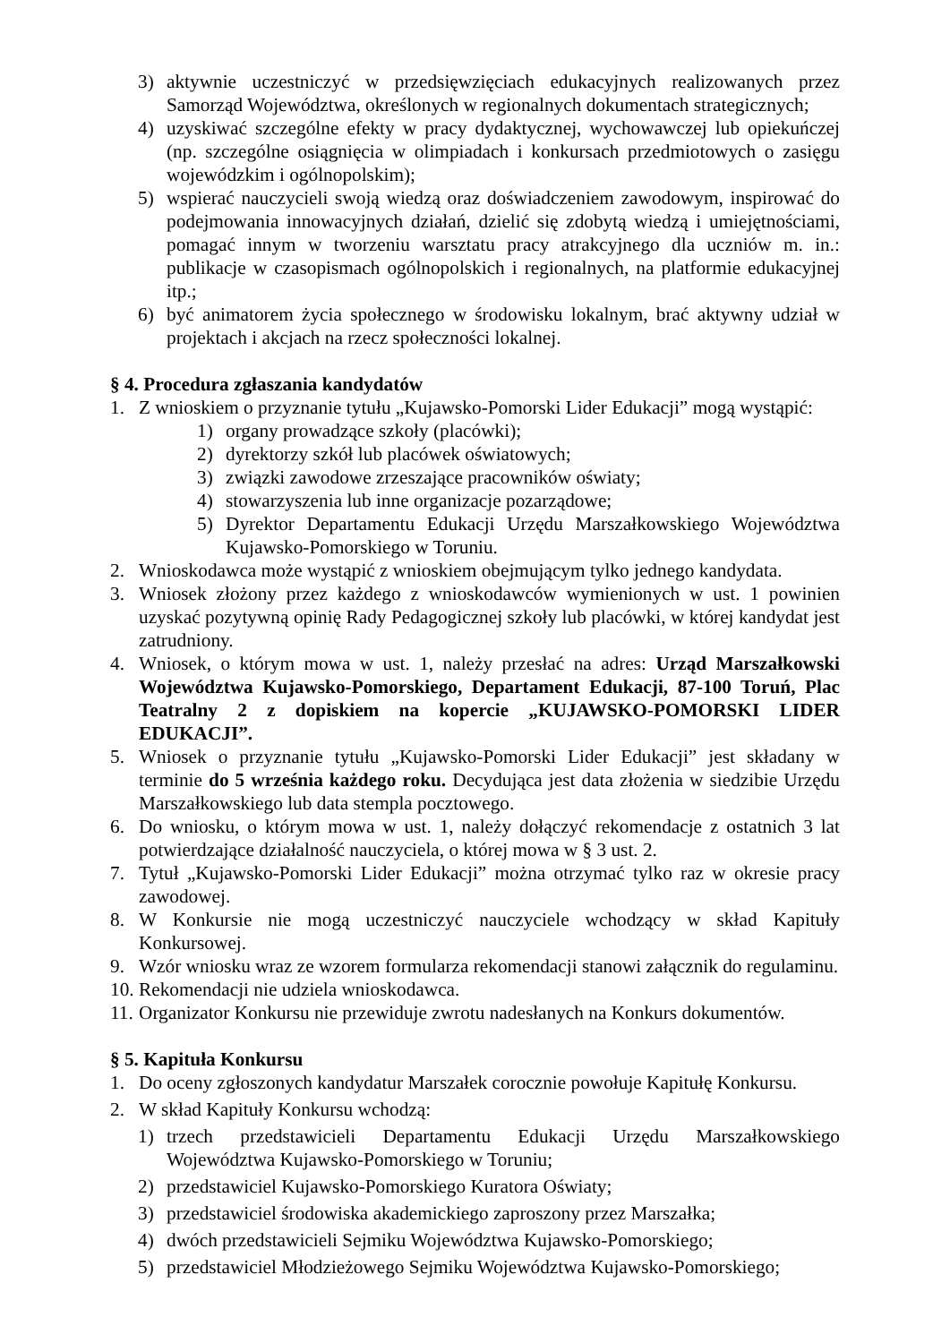3) aktywnie uczestniczyć w przedsięwzięciach edukacyjnych realizowanych przez Samorząd Województwa, określonych w regionalnych dokumentach strategicznych;
4) uzyskiwać szczególne efekty w pracy dydaktycznej, wychowawczej lub opiekuńczej (np. szczególne osiągnięcia w olimpiadach i konkursach przedmiotowych o zasięgu wojewódzkim i ogólnopolskim);
5) wspierać nauczycieli swoją wiedzą oraz doświadczeniem zawodowym, inspirować do podejmowania innowacyjnych działań, dzielić się zdobytą wiedzą i umiejętnościami, pomagać innym w tworzeniu warsztatu pracy atrakcyjnego dla uczniów m. in.: publikacje w czasopismach ogólnopolskich i regionalnych, na platformie edukacyjnej itp.;
6) być animatorem życia społecznego w środowisku lokalnym, brać aktywny udział w projektach i akcjach na rzecz społeczności lokalnej.
§ 4. Procedura zgłaszania kandydatów
1. Z wnioskiem o przyznanie tytułu „Kujawsko-Pomorski Lider Edukacji” mogą wystąpić:
1) organy prowadzące szkoły (placówki);
2) dyrektorzy szkół lub placówek oświatowych;
3) związki zawodowe zrzeszające pracowników oświaty;
4) stowarzyszenia lub inne organizacje pozarządowe;
5) Dyrektor Departamentu Edukacji Urzędu Marszałkowskiego Województwa Kujawsko-Pomorskiego w Toruniu.
2. Wnioskodawca może wystąpić z wnioskiem obejmującym tylko jednego kandydata.
3. Wniosek złożony przez każdego z wnioskodawców wymienionych w ust. 1 powinien uzyskać pozytywną opinię Rady Pedagogicznej szkoły lub placówki, w której kandydat jest zatrudniony.
4. Wniosek, o którym mowa w ust. 1, należy przesłać na adres: Urząd Marszałkowski Województwa Kujawsko-Pomorskiego, Departament Edukacji, 87-100 Toruń, Plac Teatralny 2 z dopiskiem na kopercie „KUJAWSKO-POMORSKI LIDER EDUKACJI”.
5. Wniosek o przyznanie tytułu „Kujawsko-Pomorski Lider Edukacji” jest składany w terminie do 5 września każdego roku. Decydująca jest data złożenia w siedzibie Urzędu Marszałkowskiego lub data stempla pocztowego.
6. Do wniosku, o którym mowa w ust. 1, należy dołączyć rekomendacje z ostatnich 3 lat potwierdzające działalność nauczyciela, o której mowa w § 3 ust. 2.
7. Tytuł „Kujawsko-Pomorski Lider Edukacji” można otrzymać tylko raz w okresie pracy zawodowej.
8. W Konkursie nie mogą uczestniczyć nauczyciele wchodzący w skład Kapituły Konkursowej.
9. Wzór wniosku wraz ze wzorem formularza rekomendacji stanowi załącznik do regulaminu.
10. Rekomendacji nie udziela wnioskodawca.
11. Organizator Konkursu nie przewiduje zwrotu nadesłanych na Konkurs dokumentów.
§ 5. Kapituła Konkursu
1. Do oceny zgłoszonych kandydatur Marszałek corocznie powołuje Kapitułę Konkursu.
2. W skład Kapituły Konkursu wchodzą:
1) trzech przedstawicieli Departamentu Edukacji Urzędu Marszałkowskiego Województwa Kujawsko-Pomorskiego w Toruniu;
2) przedstawiciel Kujawsko-Pomorskiego Kuratora Oświaty;
3) przedstawiciel środowiska akademickiego zaproszony przez Marszałka;
4) dwóch przedstawicieli Sejmiku Województwa Kujawsko-Pomorskiego;
5) przedstawiciel Młodzieżowego Sejmiku Województwa Kujawsko-Pomorskiego;